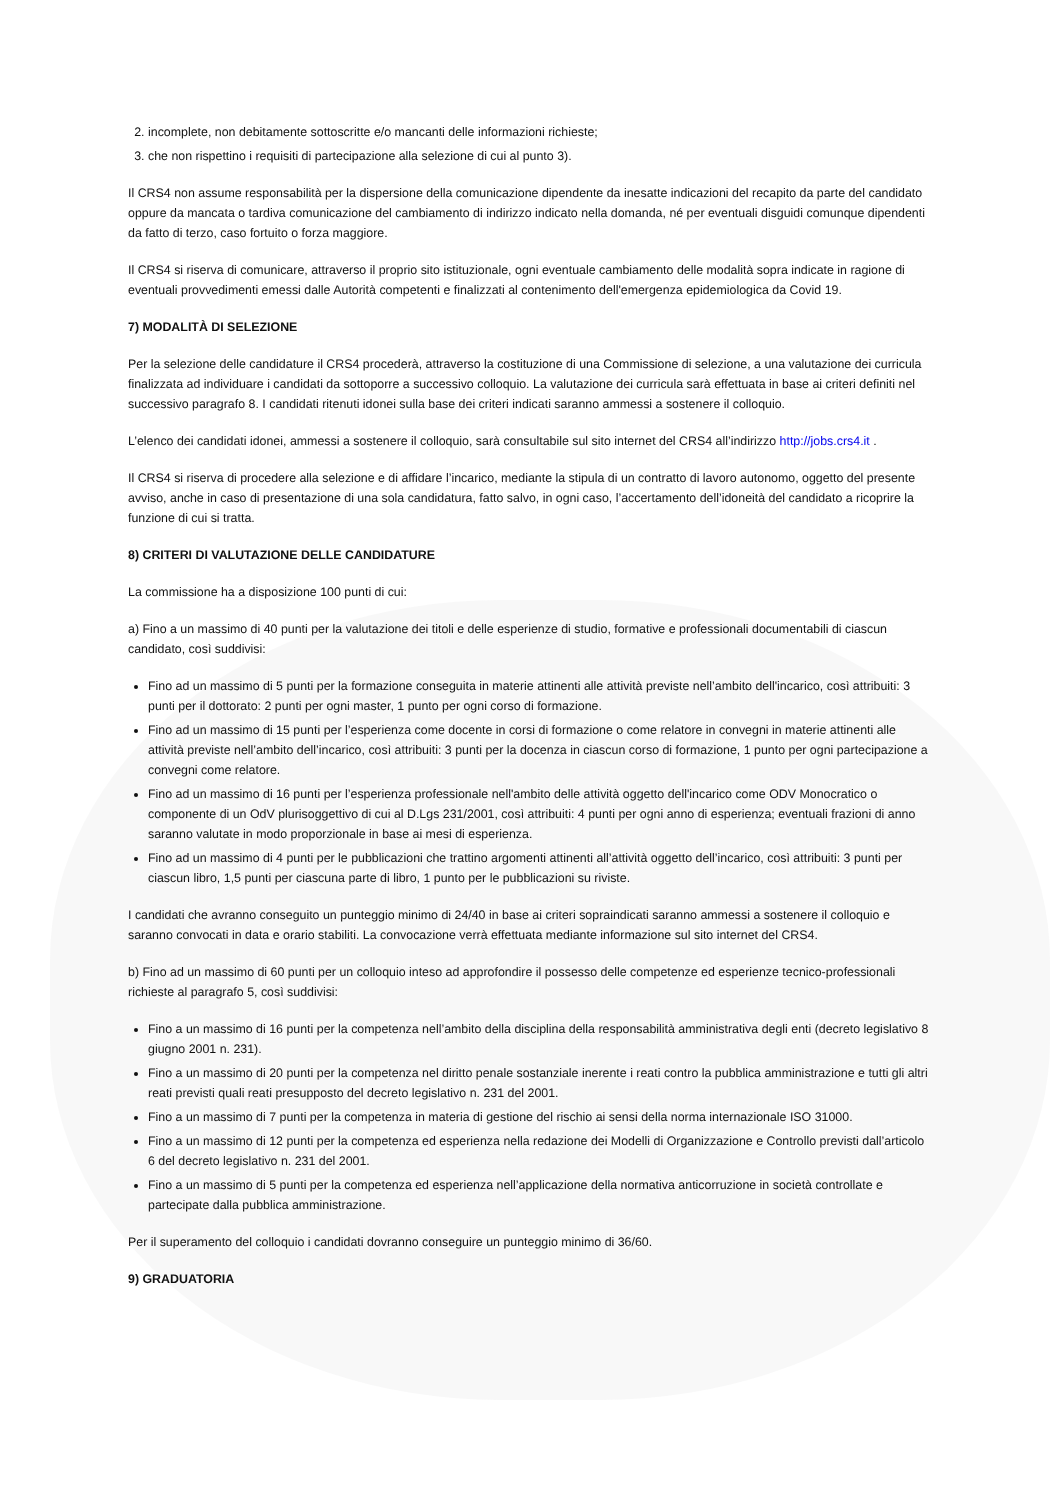2. incomplete, non debitamente sottoscritte e/o mancanti delle informazioni richieste;
3. che non rispettino i requisiti di partecipazione alla selezione di cui al punto 3).
Il CRS4 non assume responsabilità per la dispersione della comunicazione dipendente da inesatte indicazioni del recapito da parte del candidato oppure da mancata o tardiva comunicazione del cambiamento di indirizzo indicato nella domanda, né per eventuali disguidi comunque dipendenti da fatto di terzo, caso fortuito o forza maggiore.
Il CRS4 si riserva di comunicare, attraverso il proprio sito istituzionale, ogni eventuale cambiamento delle modalità sopra indicate in ragione di eventuali provvedimenti emessi dalle Autorità competenti e finalizzati al contenimento dell'emergenza epidemiologica da Covid 19.
7) MODALITÀ DI SELEZIONE
Per la selezione delle candidature il CRS4 procederà, attraverso la costituzione di una Commissione di selezione, a una valutazione dei curricula finalizzata ad individuare i candidati da sottoporre a successivo colloquio. La valutazione dei curricula sarà effettuata in base ai criteri definiti nel successivo paragrafo 8. I candidati ritenuti idonei sulla base dei criteri indicati saranno ammessi a sostenere il colloquio.
L’elenco dei candidati idonei, ammessi a sostenere il colloquio, sarà consultabile sul sito internet del CRS4 all’indirizzo http://jobs.crs4.it .
Il CRS4 si riserva di procedere alla selezione e di affidare l’incarico, mediante la stipula di un contratto di lavoro autonomo, oggetto del presente avviso, anche in caso di presentazione di una sola candidatura, fatto salvo, in ogni caso, l’accertamento dell’idoneità del candidato a ricoprire la funzione di cui si tratta.
8) CRITERI DI VALUTAZIONE DELLE CANDIDATURE
La commissione ha a disposizione 100 punti di cui:
a) Fino a un massimo di 40 punti per la valutazione dei titoli e delle esperienze di studio, formative e professionali documentabili di ciascun candidato, così suddivisi:
Fino ad un massimo di 5 punti per la formazione conseguita in materie attinenti alle attività previste nell’ambito dell'incarico, così attribuiti: 3 punti per il dottorato: 2 punti per ogni master, 1 punto per ogni corso di formazione.
Fino ad un massimo di 15 punti per l’esperienza come docente in corsi di formazione o come relatore in convegni in materie attinenti alle attività previste nell’ambito dell’incarico, così attribuiti: 3 punti per la docenza in ciascun corso di formazione, 1 punto per ogni partecipazione a convegni come relatore.
Fino ad un massimo di 16 punti per l’esperienza professionale nell'ambito delle attività oggetto dell'incarico come ODV Monocratico o componente di un OdV plurisoggettivo di cui al D.Lgs 231/2001, così attribuiti: 4 punti per ogni anno di esperienza; eventuali frazioni di anno saranno valutate in modo proporzionale in base ai mesi di esperienza.
Fino ad un massimo di 4 punti per le pubblicazioni che trattino argomenti attinenti all’attività oggetto dell’incarico, così attribuiti: 3 punti per ciascun libro, 1,5 punti per ciascuna parte di libro, 1 punto per le pubblicazioni su riviste.
I candidati che avranno conseguito un punteggio minimo di 24/40 in base ai criteri sopraindicati saranno ammessi a sostenere il colloquio e saranno convocati in data e orario stabiliti. La convocazione verrà effettuata mediante informazione sul sito internet del CRS4.
b) Fino ad un massimo di 60 punti per un colloquio inteso ad approfondire il possesso delle competenze ed esperienze tecnico-professionali richieste al paragrafo 5, così suddivisi:
Fino a un massimo di 16 punti per la competenza nell’ambito della disciplina della responsabilità amministrativa degli enti (decreto legislativo 8 giugno 2001 n. 231).
Fino a un massimo di 20 punti per la competenza nel diritto penale sostanziale inerente i reati contro la pubblica amministrazione e tutti gli altri reati previsti quali reati presupposto del decreto legislativo n. 231 del 2001.
Fino a un massimo di 7 punti per la competenza in materia di gestione del rischio ai sensi della norma internazionale ISO 31000.
Fino a un massimo di 12 punti per la competenza ed esperienza nella redazione dei Modelli di Organizzazione e Controllo previsti dall’articolo 6 del decreto legislativo n. 231 del 2001.
Fino a un massimo di 5 punti per la competenza ed esperienza nell’applicazione della normativa anticorruzione in società controllate e partecipate dalla pubblica amministrazione.
Per il superamento del colloquio i candidati dovranno conseguire un punteggio minimo di 36/60.
9) GRADUATORIA